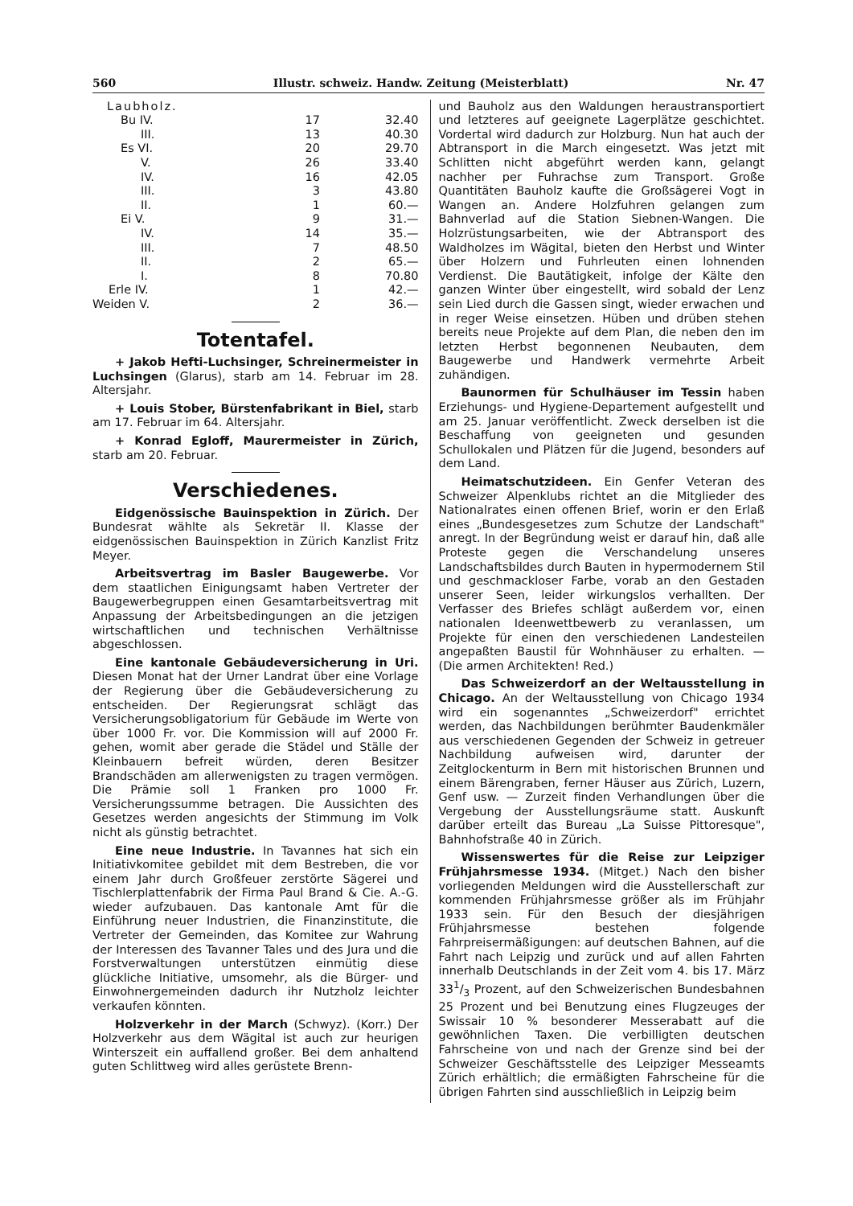560 Illustr. schweiz. Handw. Zeitung (Meisterblatt) Nr. 47
| Laubholz. | | |
| Bu IV. | 17 | 32.40 |
| III. | 13 | 40.30 |
| Es VI. | 20 | 29.70 |
| V. | 26 | 33.40 |
| IV. | 16 | 42.05 |
| III. | 3 | 43.80 |
| II. | 1 | 60.— |
| Ei V. | 9 | 31.— |
| IV. | 14 | 35.— |
| III. | 7 | 48.50 |
| II. | 2 | 65.— |
| I. | 8 | 70.80 |
| Erle IV. | 1 | 42.— |
| Weiden V. | 2 | 36.— |
Totentafel.
+ Jakob Hefti-Luchsinger, Schreinermeister in Luchsingen (Glarus), starb am 14. Februar im 28. Altersjahr.
+ Louis Stober, Bürstenfabrikant in Biel, starb am 17. Februar im 64. Altersjahr.
+ Konrad Egloff, Maurermeister in Zürich, starb am 20. Februar.
Verschiedenes.
Eidgenössische Bauinspektion in Zürich. Der Bundesrat wählte als Sekretär II. Klasse der eidgenössischen Bauinspektion in Zürich Kanzlist Fritz Meyer.
Arbeitsvertrag im Basler Baugewerbe. Vor dem staatlichen Einigungsamt haben Vertreter der Baugewerbegruppen einen Gesamtarbeitsvertrag mit Anpassung der Arbeitsbedingungen an die jetzigen wirtschaftlichen und technischen Verhältnisse abgeschlossen.
Eine kantonale Gebäudeversicherung in Uri. Diesen Monat hat der Urner Landrat über eine Vorlage der Regierung über die Gebäudeversicherung zu entscheiden. Der Regierungsrat schlägt das Versicherungsobligatorium für Gebäude im Werte von über 1000 Fr. vor. Die Kommission will auf 2000 Fr. gehen, womit aber gerade die Städel und Ställe der Kleinbauern befreit würden, deren Besitzer Brandschäden am allerwenigsten zu tragen vermögen. Die Prämie soll 1 Franken pro 1000 Fr. Versicherungssumme betragen. Die Aussichten des Gesetzes werden angesichts der Stimmung im Volk nicht als günstig betrachtet.
Eine neue Industrie. In Tavannes hat sich ein Initiativkomitee gebildet mit dem Bestreben, die vor einem Jahr durch Großfeuer zerstörte Sägerei und Tischlerplattenfabrik der Firma Paul Brand & Cie. A.-G. wieder aufzubauen. Das kantonale Amt für die Einführung neuer Industrien, die Finanzinstitute, die Vertreter der Gemeinden, das Komitee zur Wahrung der Interessen des Tavanner Tales und des Jura und die Forstverwaltungen unterstützen einmütig diese glückliche Initiative, umsomehr, als die Bürger- und Einwohnergemeinden dadurch ihr Nutzholz leichter verkaufen könnten.
Holzverkehr in der March (Schwyz). (Korr.) Der Holzverkehr aus dem Wägital ist auch zur heurigen Winterszeit ein auffallend großer. Bei dem anhaltend guten Schlittweg wird alles gerüstete Brenn-
und Bauholz aus den Waldungen heraustransportiert und letzteres auf geeignete Lagerplätze geschichtet. Vordertal wird dadurch zur Holzburg. Nun hat auch der Abtransport in die March eingesetzt. Was jetzt mit Schlitten nicht abgeführt werden kann, gelangt nachher per Fuhrachse zum Transport. Große Quantitäten Bauholz kaufte die Großsägerei Vogt in Wangen an. Andere Holzfuhren gelangen zum Bahnverlad auf die Station Siebnen-Wangen. Die Holzrüstungsarbeiten, wie der Abtransport des Waldholzes im Wägital, bieten den Herbst und Winter über Holzern und Fuhrleuten einen lohnenden Verdienst. Die Bautätigkeit, infolge der Kälte den ganzen Winter über eingestellt, wird sobald der Lenz sein Lied durch die Gassen singt, wieder erwachen und in reger Weise einsetzen. Hüben und drüben stehen bereits neue Projekte auf dem Plan, die neben den im letzten Herbst begonnenen Neubauten, dem Baugewerbe und Handwerk vermehrte Arbeit zuhändigen.
Baunormen für Schulhäuser im Tessin haben Erziehungs- und Hygiene-Departement aufgestellt und am 25. Januar veröffentlicht. Zweck derselben ist die Beschaffung von geeigneten und gesunden Schullokalen und Plätzen für die Jugend, besonders auf dem Land.
Heimatschutzideen. Ein Genfer Veteran des Schweizer Alpenklubs richtet an die Mitglieder des Nationalrates einen offenen Brief, worin er den Erlaß eines „Bundesgesetzes zum Schutze der Landschaft" anregt. In der Begründung weist er darauf hin, daß alle Proteste gegen die Verschandelung unseres Landschaftsbildes durch Bauten in hypermodernem Stil und geschmackloser Farbe, vorab an den Gestaden unserer Seen, leider wirkungslos verhallten. Der Verfasser des Briefes schlägt außerdem vor, einen nationalen Ideenwettbewerb zu veranlassen, um Projekte für einen den verschiedenen Landesteilen angepaßten Baustil für Wohnhäuser zu erhalten. — (Die armen Architekten! Red.)
Das Schweizerdorf an der Weltausstellung in Chicago. An der Weltausstellung von Chicago 1934 wird ein sogenanntes „Schweizerdorf" errichtet werden, das Nachbildungen berühmter Baudenkmäler aus verschiedenen Gegenden der Schweiz in getreuer Nachbildung aufweisen wird, darunter der Zeitglockenturm in Bern mit historischen Brunnen und einem Bärengraben, ferner Häuser aus Zürich, Luzern, Genf usw. — Zurzeit finden Verhandlungen über die Vergebung der Ausstellungsräume statt. Auskunft darüber erteilt das Bureau „La Suisse Pittoresque", Bahnhofstraße 40 in Zürich.
Wissenswertes für die Reise zur Leipziger Frühjahrsmesse 1934. (Mitget.) Nach den bisher vorliegenden Meldungen wird die Ausstellerschaft zur kommenden Frühjahrsmesse größer als im Frühjahr 1933 sein. Für den Besuch der diesjährigen Frühjahrsmesse bestehen folgende Fahrpreisermäßigungen: auf deutschen Bahnen, auf die Fahrt nach Leipzig und zurück und auf allen Fahrten innerhalb Deutschlands in der Zeit vom 4. bis 17. März 331/3 Prozent, auf den Schweizerischen Bundesbahnen 25 Prozent und bei Benutzung eines Flugzeuges der Swissair 10 % besonderer Messerabatt auf die gewöhnlichen Taxen. Die verbilligten deutschen Fahrscheine von und nach der Grenze sind bei der Schweizer Geschäftsstelle des Leipziger Messeamts Zürich erhältlich; die ermäßigten Fahrscheine für die übrigen Fahrten sind ausschließlich in Leipzig beim